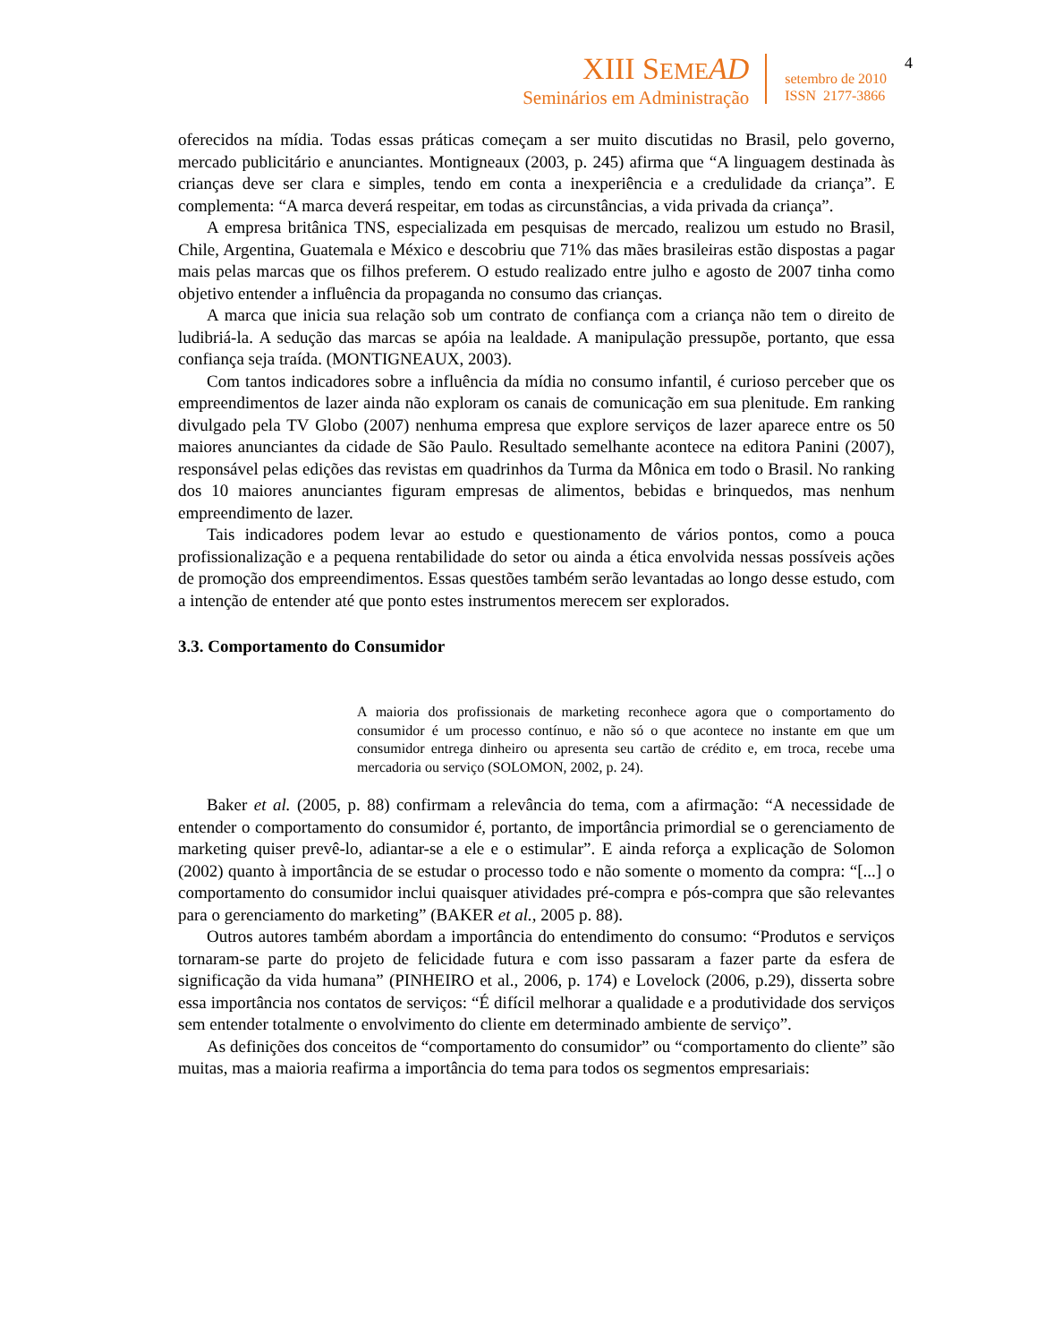XIII SEME AD
Seminários em Administração
setembro de 2010
ISSN 2177-3866
4
oferecidos na mídia. Todas essas práticas começam a ser muito discutidas no Brasil, pelo governo, mercado publicitário e anunciantes. Montigneaux (2003, p. 245) afirma que “A linguagem destinada às crianças deve ser clara e simples, tendo em conta a inexperiência e a credulidade da criança”. E complementa: “A marca deverá respeitar, em todas as circunstâncias, a vida privada da criança”.
A empresa britânica TNS, especializada em pesquisas de mercado, realizou um estudo no Brasil, Chile, Argentina, Guatemala e México e descobriu que 71% das mães brasileiras estão dispostas a pagar mais pelas marcas que os filhos preferem. O estudo realizado entre julho e agosto de 2007 tinha como objetivo entender a influência da propaganda no consumo das crianças.
A marca que inicia sua relação sob um contrato de confiança com a criança não tem o direito de ludibriá-la. A sedução das marcas se apóia na lealdade. A manipulação pressupõe, portanto, que essa confiança seja traída. (MONTIGNEAUX, 2003).
Com tantos indicadores sobre a influência da mídia no consumo infantil, é curioso perceber que os empreendimentos de lazer ainda não exploram os canais de comunicação em sua plenitude. Em ranking divulgado pela TV Globo (2007) nenhuma empresa que explore serviços de lazer aparece entre os 50 maiores anunciantes da cidade de São Paulo. Resultado semelhante acontece na editora Panini (2007), responsável pelas edições das revistas em quadrinhos da Turma da Mônica em todo o Brasil. No ranking dos 10 maiores anunciantes figuram empresas de alimentos, bebidas e brinquedos, mas nenhum empreendimento de lazer.
Tais indicadores podem levar ao estudo e questionamento de vários pontos, como a pouca profissionalização e a pequena rentabilidade do setor ou ainda a ética envolvida nessas possíveis ações de promoção dos empreendimentos. Essas questões também serão levantadas ao longo desse estudo, com a intenção de entender até que ponto estes instrumentos merecem ser explorados.
3.3. Comportamento do Consumidor
A maioria dos profissionais de marketing reconhece agora que o comportamento do consumidor é um processo contínuo, e não só o que acontece no instante em que um consumidor entrega dinheiro ou apresenta seu cartão de crédito e, em troca, recebe uma mercadoria ou serviço (SOLOMON, 2002, p. 24).
Baker et al. (2005, p. 88) confirmam a relevância do tema, com a afirmação: “A necessidade de entender o comportamento do consumidor é, portanto, de importância primordial se o gerenciamento de marketing quiser prevê-lo, adiantar-se a ele e o estimular”. E ainda reforça a explicação de Solomon (2002) quanto à importância de se estudar o processo todo e não somente o momento da compra: “[...] o comportamento do consumidor inclui quaisquer atividades pré-compra e pós-compra que são relevantes para o gerenciamento do marketing” (BAKER et al., 2005 p. 88).
Outros autores também abordam a importância do entendimento do consumo: “Produtos e serviços tornaram-se parte do projeto de felicidade futura e com isso passaram a fazer parte da esfera de significação da vida humana” (PINHEIRO et al., 2006, p. 174) e Lovelock (2006, p.29), disserta sobre essa importância nos contatos de serviços: “É difícil melhorar a qualidade e a produtividade dos serviços sem entender totalmente o envolvimento do cliente em determinado ambiente de serviço”.
As definições dos conceitos de “comportamento do consumidor” ou “comportamento do cliente” são muitas, mas a maioria reafirma a importância do tema para todos os segmentos empresariais: